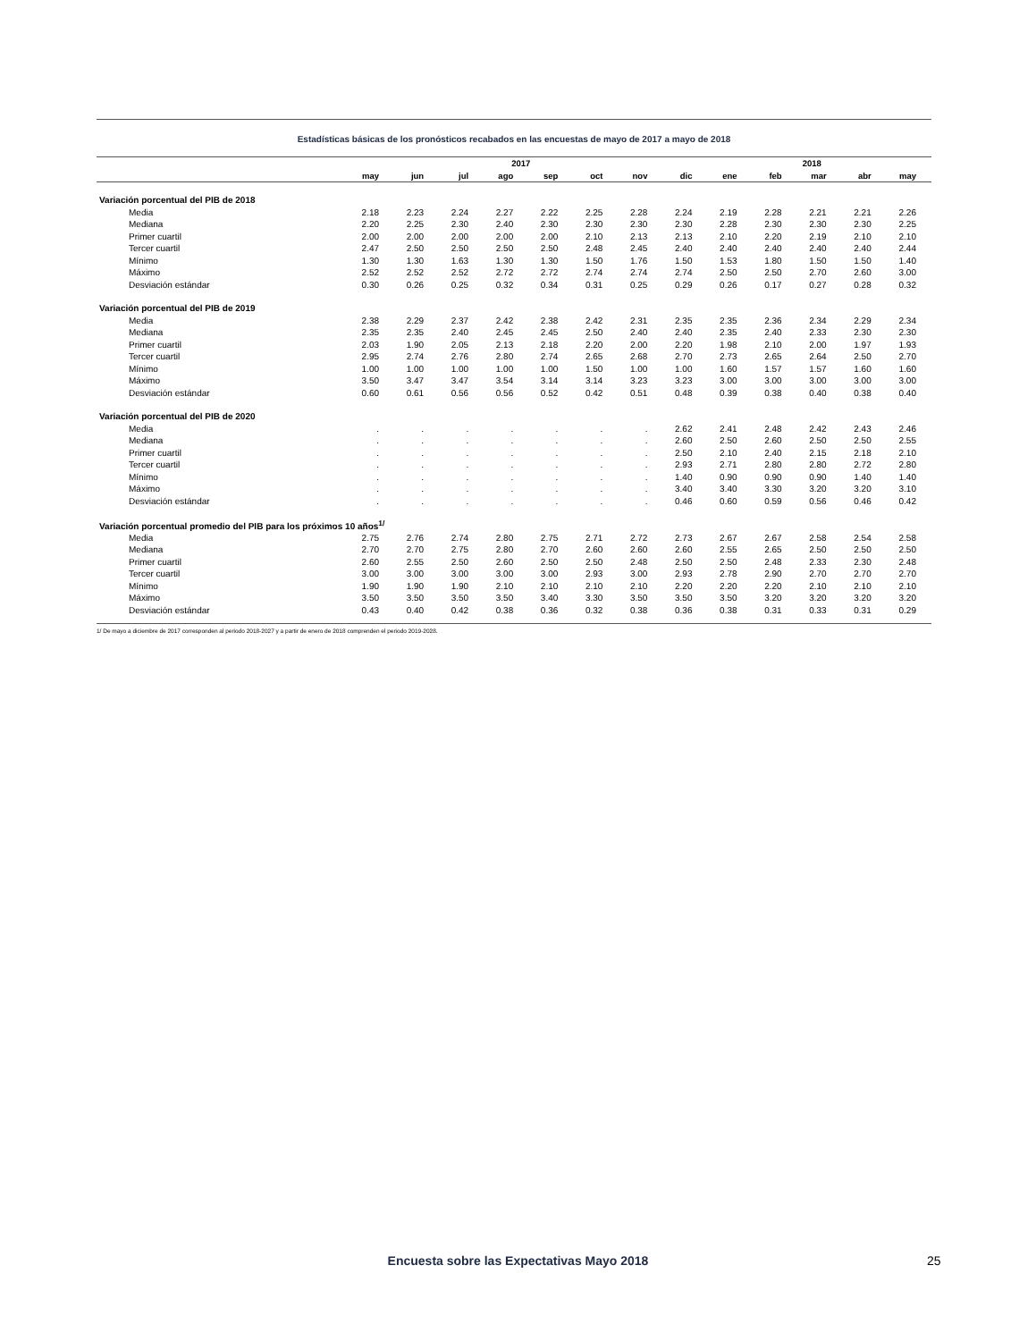Estadísticas básicas de los pronósticos recabados en las encuestas de mayo de 2017 a mayo de 2018
| | 2017 | | | | | | | | 2018 | | | | |
| --- | --- | --- | --- | --- | --- | --- | --- | --- | --- | --- | --- | --- | --- |
| | may | jun | jul | ago | sep | oct | nov | dic | ene | feb | mar | abr | may |
| Variación porcentual del PIB de 2018 | | | | | | | | | | | | | |
| Media | 2.18 | 2.23 | 2.24 | 2.27 | 2.22 | 2.25 | 2.28 | 2.24 | 2.19 | 2.28 | 2.21 | 2.21 | 2.26 |
| Mediana | 2.20 | 2.25 | 2.30 | 2.40 | 2.30 | 2.30 | 2.30 | 2.30 | 2.28 | 2.30 | 2.30 | 2.30 | 2.25 |
| Primer cuartil | 2.00 | 2.00 | 2.00 | 2.00 | 2.00 | 2.10 | 2.13 | 2.13 | 2.10 | 2.20 | 2.19 | 2.10 | 2.10 |
| Tercer cuartil | 2.47 | 2.50 | 2.50 | 2.50 | 2.50 | 2.48 | 2.45 | 2.40 | 2.40 | 2.40 | 2.40 | 2.40 | 2.44 |
| Mínimo | 1.30 | 1.30 | 1.63 | 1.30 | 1.30 | 1.50 | 1.76 | 1.50 | 1.53 | 1.80 | 1.50 | 1.50 | 1.40 |
| Máximo | 2.52 | 2.52 | 2.52 | 2.72 | 2.72 | 2.74 | 2.74 | 2.74 | 2.50 | 2.50 | 2.70 | 2.60 | 3.00 |
| Desviación estándar | 0.30 | 0.26 | 0.25 | 0.32 | 0.34 | 0.31 | 0.25 | 0.29 | 0.26 | 0.17 | 0.27 | 0.28 | 0.32 |
| Variación porcentual del PIB de 2019 | | | | | | | | | | | | | |
| Media | 2.38 | 2.29 | 2.37 | 2.42 | 2.38 | 2.42 | 2.31 | 2.35 | 2.35 | 2.36 | 2.34 | 2.29 | 2.34 |
| Mediana | 2.35 | 2.35 | 2.40 | 2.45 | 2.45 | 2.50 | 2.40 | 2.40 | 2.35 | 2.40 | 2.33 | 2.30 | 2.30 |
| Primer cuartil | 2.03 | 1.90 | 2.05 | 2.13 | 2.18 | 2.20 | 2.00 | 2.20 | 1.98 | 2.10 | 2.00 | 1.97 | 1.93 |
| Tercer cuartil | 2.95 | 2.74 | 2.76 | 2.80 | 2.74 | 2.65 | 2.68 | 2.70 | 2.73 | 2.65 | 2.64 | 2.50 | 2.70 |
| Mínimo | 1.00 | 1.00 | 1.00 | 1.00 | 1.00 | 1.50 | 1.00 | 1.00 | 1.60 | 1.57 | 1.57 | 1.60 | 1.60 |
| Máximo | 3.50 | 3.47 | 3.47 | 3.54 | 3.14 | 3.14 | 3.23 | 3.23 | 3.00 | 3.00 | 3.00 | 3.00 | 3.00 |
| Desviación estándar | 0.60 | 0.61 | 0.56 | 0.56 | 0.52 | 0.42 | 0.51 | 0.48 | 0.39 | 0.38 | 0.40 | 0.38 | 0.40 |
| Variación porcentual del PIB de 2020 | | | | | | | | | | | | | |
| Media | . | . | . | . | . | . | . | 2.62 | 2.41 | 2.48 | 2.42 | 2.43 | 2.46 |
| Mediana | . | . | . | . | . | . | . | 2.60 | 2.50 | 2.60 | 2.50 | 2.50 | 2.55 |
| Primer cuartil | . | . | . | . | . | . | . | 2.50 | 2.10 | 2.40 | 2.15 | 2.18 | 2.10 |
| Tercer cuartil | . | . | . | . | . | . | . | 2.93 | 2.71 | 2.80 | 2.80 | 2.72 | 2.80 |
| Mínimo | . | . | . | . | . | . | . | 1.40 | 0.90 | 0.90 | 0.90 | 1.40 | 1.40 |
| Máximo | . | . | . | . | . | . | . | 3.40 | 3.40 | 3.30 | 3.20 | 3.20 | 3.10 |
| Desviación estándar | . | . | . | . | . | . | . | 0.46 | 0.60 | 0.59 | 0.56 | 0.46 | 0.42 |
| Variación porcentual promedio del PIB para los próximos 10 años<sup>1/</sup> | | | | | | | | | | | | | |
| Media | 2.75 | 2.76 | 2.74 | 2.80 | 2.75 | 2.71 | 2.72 | 2.73 | 2.67 | 2.67 | 2.58 | 2.54 | 2.58 |
| Mediana | 2.70 | 2.70 | 2.75 | 2.80 | 2.70 | 2.60 | 2.60 | 2.60 | 2.55 | 2.65 | 2.50 | 2.50 | 2.50 |
| Primer cuartil | 2.60 | 2.55 | 2.50 | 2.60 | 2.50 | 2.50 | 2.48 | 2.50 | 2.50 | 2.48 | 2.33 | 2.30 | 2.48 |
| Tercer cuartil | 3.00 | 3.00 | 3.00 | 3.00 | 3.00 | 2.93 | 3.00 | 2.93 | 2.78 | 2.90 | 2.70 | 2.70 | 2.70 |
| Mínimo | 1.90 | 1.90 | 1.90 | 2.10 | 2.10 | 2.10 | 2.10 | 2.20 | 2.20 | 2.20 | 2.10 | 2.10 | 2.10 |
| Máximo | 3.50 | 3.50 | 3.50 | 3.50 | 3.40 | 3.30 | 3.50 | 3.50 | 3.50 | 3.20 | 3.20 | 3.20 | 3.20 |
| Desviación estándar | 0.43 | 0.40 | 0.42 | 0.38 | 0.36 | 0.32 | 0.38 | 0.36 | 0.38 | 0.31 | 0.33 | 0.31 | 0.29 |
1/ De mayo a diciembre de 2017 corresponden al periodo 2018-2027 y a partir de enero de 2018 comprenden el periodo 2019-2028.
Encuesta sobre las Expectativas Mayo 2018 25